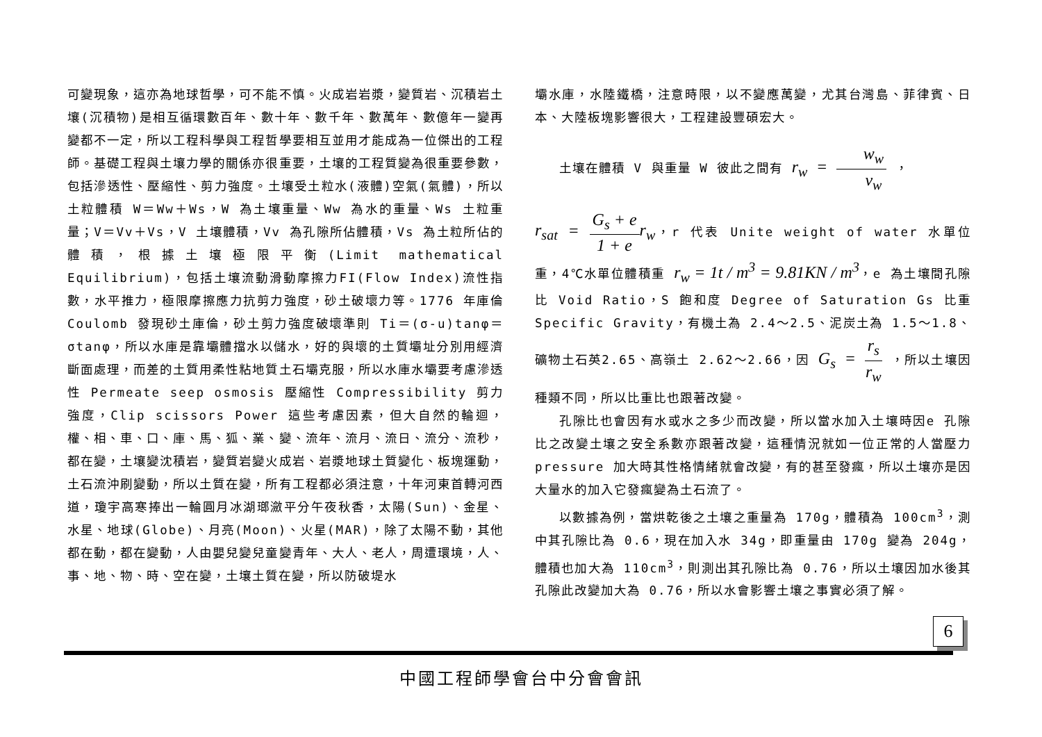可變現象，這亦為地球哲學，可不能不慎。火成岩岩漿，變質岩、沉積岩土壤(沉積物)是相互循環數百年、數十年、數千年、數萬年、數億年一變再變都不一定，所以工程科學與工程哲學要相互並用才能成為一位傑出的工程師。基礎工程與土壤力學的關係亦很重要，土壤的工程質變為很重要參數，包括滲透性、壓縮性、剪力強度。土壤受土粒水(液體)空氣(氣體)，所以土粒體積 W＝Ww＋Ws，W 為土壤重量、Ww 為水的重量、Ws 土粒重量；V＝Vv＋Vs，V 土壤體積，Vv 為孔隙所佔體積，Vs 為土粒所佔的體積，根據土壤極限平衡(Limit mathematical Equilibrium)，包括土壤流動滑動摩擦力FI(Flow Index)流性指數，水平推力，極限摩擦應力抗剪力強度，砂土破壞力等。1776 年庫倫 Coulomb 發現砂土庫倫，砂土剪力強度破壞準則 Ti＝(σ-u)tanφ＝σtanφ，所以水庫是靠壩體擋水以儲水，好的與壞的土質壩址分別用經濟斷面處理，而差的土質用柔性粘地質土石壩克服，所以水庫水壩要考慮滲透性 Permeate seep osmosis 壓縮性 Compressibility 剪力強度，Clip scissors Power 這些考慮因素，但大自然的輪迴，權、相、車、口、庫、馬、狐、業、變、流年、流月、流日、流分、流秒，都在變，土壤變沈積岩，變質岩變火成岩、岩漿地球土質變化、板塊運動，土石流沖刷變動，所以土質在變，所有工程都必須注意，十年河東首轉河西道，瓊宇高寒捧出一輪圓月冰湖瑯瀲平分午夜秋香，太陽(Sun)、金星、水星、地球(Globe)、月亮(Moon)、火星(MAR)，除了太陽不動，其他都在動，都在變動，人由嬰兒變兒童變青年、大人、老人，周遭環境，人、事、地、物、時、空在變，土壤土質在變，所以防破堤水
壩水庫，水陸鐵橋，注意時限，以不變應萬變，尤其台灣島、菲律賓、日本、大陸板塊影響很大，工程建設豐碩宏大。
土壤在體積 V 與重量 W 彼此之間有 r<sub>w</sub> = w<sub>w</sub> v<sub>w</sub> ，
r<sub>sat</sub> = G<sub>s</sub> + e 1 + e r<sub>w</sub>，r 代表 Unite weight of water 水單位重，4℃水單位體積重 r<sub>w</sub> = 1t / m<sup>3</sup> = 9.81KN / m<sup>3</sup>，e 為土壤間孔隙比 Void Ratio，S 飽和度 Degree of Saturation Gs 比重 Specific Gravity，有機土為 2.4～2.5、泥炭土為 1.5～1.8、礦物土石英2.65、高嶺土 2.62～2.66，因 G<sub>s</sub> = r<sub>s</sub> r<sub>w</sub> ，所以土壤因種類不同，所以比重比也跟著改變。
孔隙比也會因有水或水之多少而改變，所以當水加入土壤時因e 孔隙比之改變土壤之安全系數亦跟著改變，這種情況就如一位正常的人當壓力 pressure 加大時其性格情緒就會改變，有的甚至發瘋，所以土壤亦是因大量水的加入它發瘋變為土石流了。
以數據為例，當烘乾後之土壤之重量為 170g，體積為 100cm<sup>3</sup>，測中其孔隙比為 0.6，現在加入水 34g，即重量由 170g 變為 204g，體積也加大為 110cm<sup>3</sup>，則測出其孔隙比為 0.76，所以土壤因加水後其孔隙此改變加大為 0.76，所以水會影響土壤之事實必須了解。
6
中國工程師學會台中分會會訊